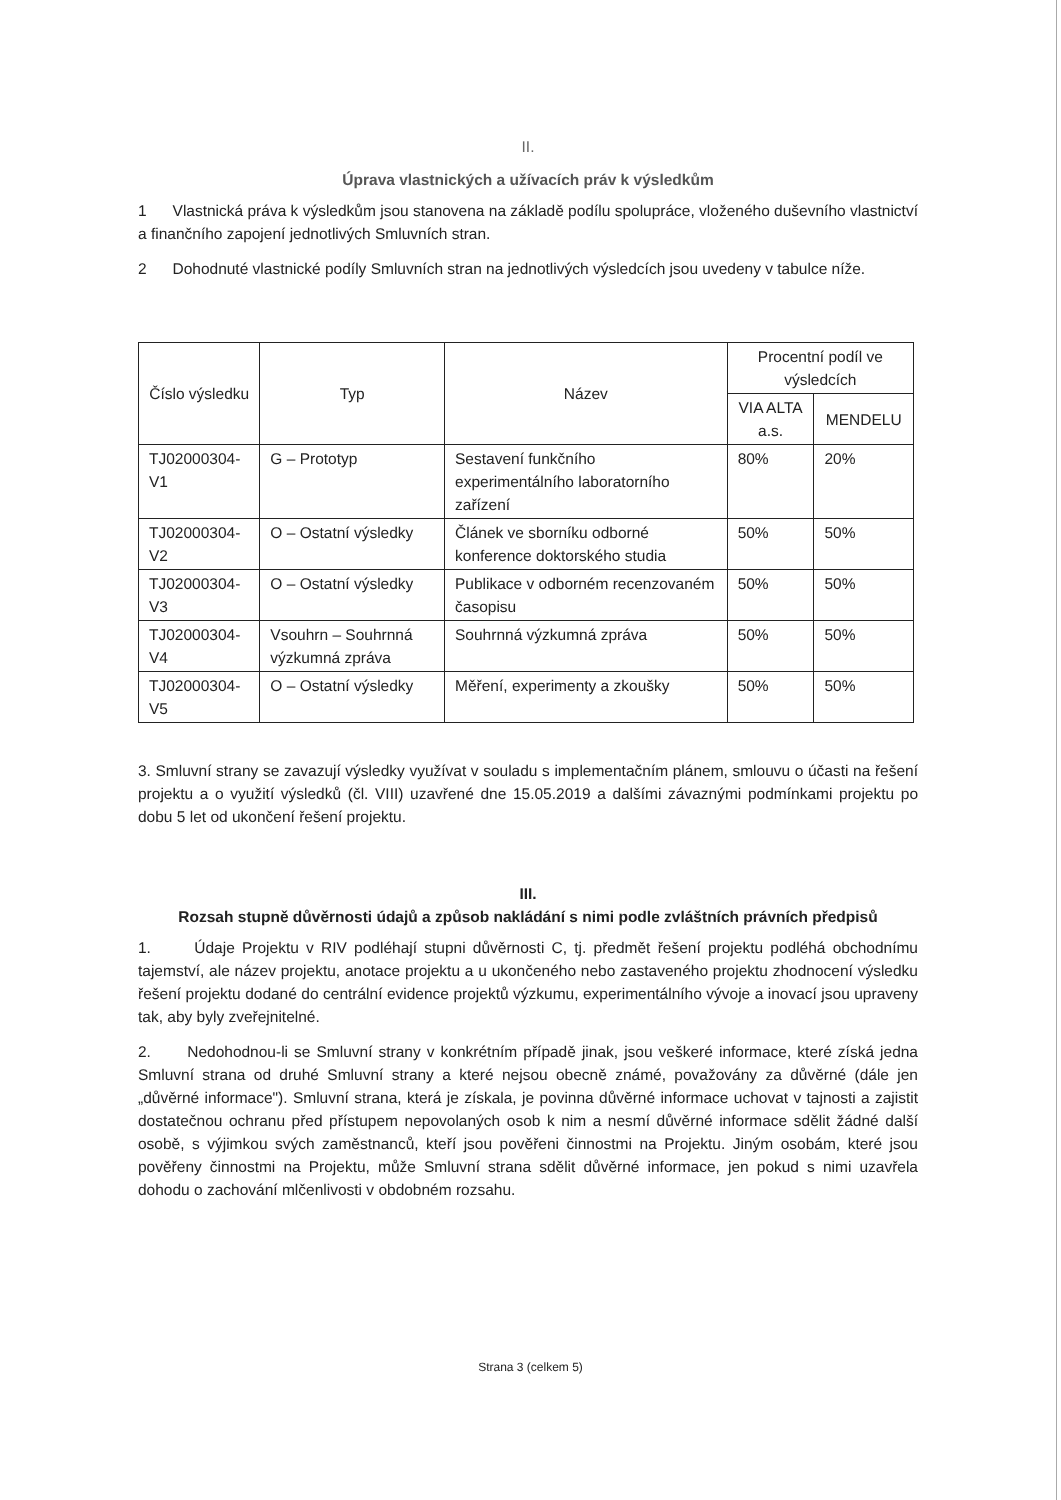II.
Úprava vlastnických a užívacích práv k výsledkům
1 Vlastnická práva k výsledkům jsou stanovena na základě podílu spolupráce, vloženého duševního vlastnictví a finančního zapojení jednotlivých Smluvních stran.
2 Dohodnuté vlastnické podíly Smluvních stran na jednotlivých výsledcích jsou uvedeny v tabulce níže.
| Číslo výsledku | Typ | Název | Procentní podíl ve výsledcích | |
| --- | --- | --- | --- | --- |
| | | | VIA ALTA a.s. | MENDELU |
| TJ02000304-V1 | G – Prototyp | Sestavení funkčního experimentálního laboratorního zařízení | 80% | 20% |
| TJ02000304-V2 | O – Ostatní výsledky | Článek ve sborníku odborné konference doktorského studia | 50% | 50% |
| TJ02000304-V3 | O – Ostatní výsledky | Publikace v odborném recenzovaném časopisu | 50% | 50% |
| TJ02000304-V4 | Vsouhrn – Souhrnná výzkumná zpráva | Souhrnná výzkumná zpráva | 50% | 50% |
| TJ02000304-V5 | O – Ostatní výsledky | Měření, experimenty a zkoušky | 50% | 50% |
3. Smluvní strany se zavazují výsledky využívat v souladu s implementačním plánem, smlouvu o účasti na řešení projektu a o využití výsledků (čl. VIII) uzavřené dne 15.05.2019 a dalšími závaznými podmínkami projektu po dobu 5 let od ukončení řešení projektu.
III.
Rozsah stupně důvěrnosti údajů a způsob nakládání s nimi podle zvláštních právních předpisů
1. Údaje Projektu v RIV podléhají stupni důvěrnosti C, tj. předmět řešení projektu podléhá obchodnímu tajemství, ale název projektu, anotace projektu a u ukončeného nebo zastaveného projektu zhodnocení výsledku řešení projektu dodané do centrální evidence projektů výzkumu, experimentálního vývoje a inovací jsou upraveny tak, aby byly zveřejnitelné.
2. Nedohodnou-li se Smluvní strany v konkrétním případě jinak, jsou veškeré informace, které získá jedna Smluvní strana od druhé Smluvní strany a které nejsou obecně známé, považovány za důvěrné (dále jen „důvěrné informace"). Smluvní strana, která je získala, je povinna důvěrné informace uchovat v tajnosti a zajistit dostatečnou ochranu před přístupem nepovolaných osob k nim a nesmí důvěrné informace sdělit žádné další osobě, s výjimkou svých zaměstnanců, kteří jsou pověřeni činnostmi na Projektu. Jiným osobám, které jsou pověřeny činnostmi na Projektu, může Smluvní strana sdělit důvěrné informace, jen pokud s nimi uzavřela dohodu o zachování mlčenlivosti v obdobném rozsahu.
Strana 3 (celkem 5)